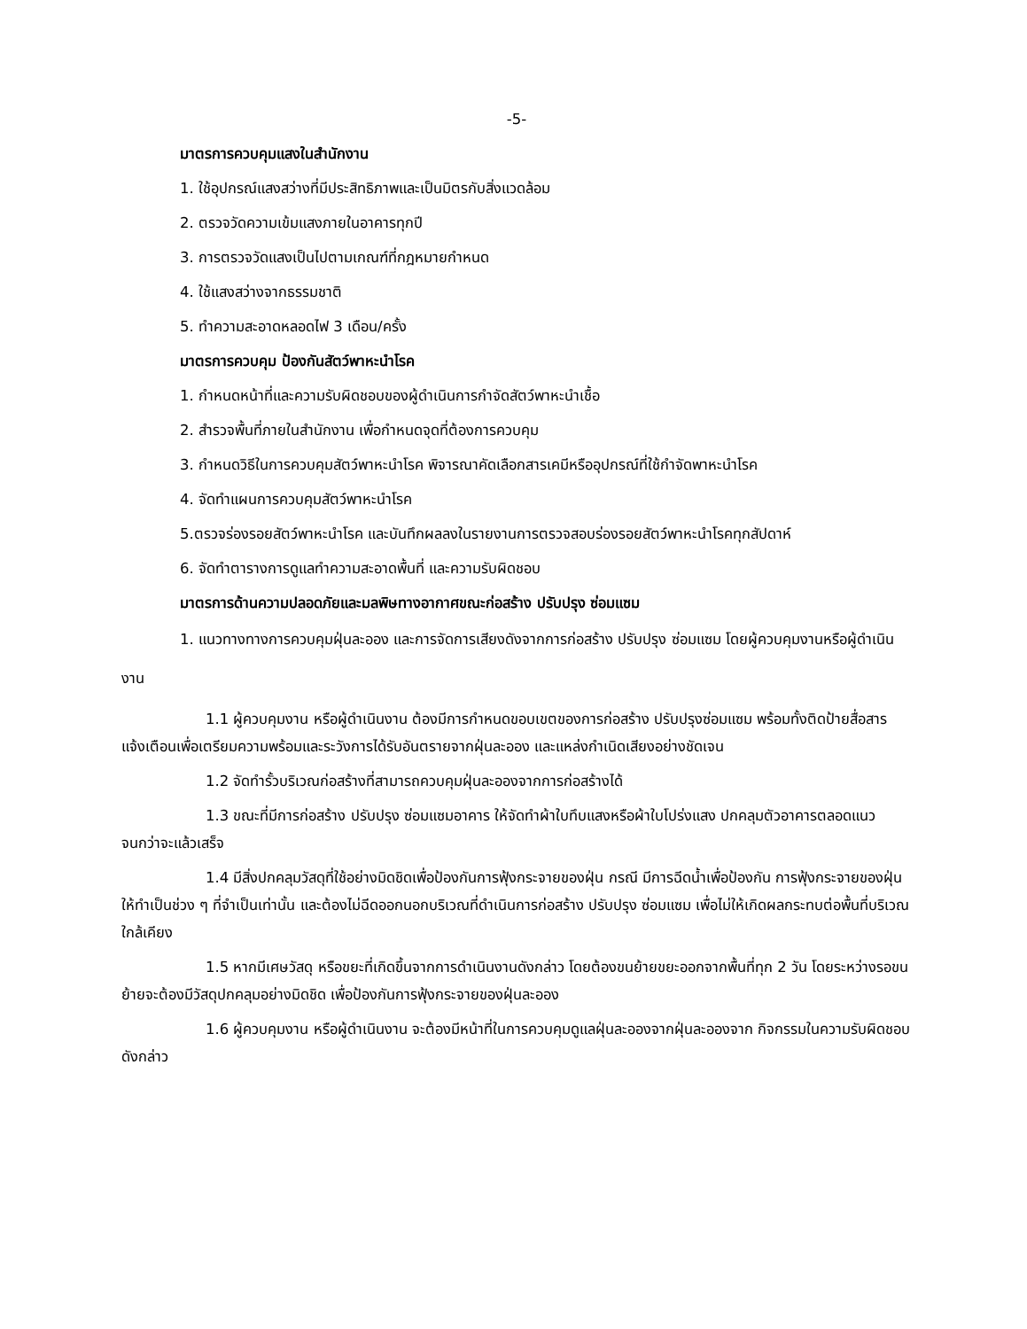-5-
มาตรการควบคุมแสงในสำนักงาน
1. ใช้อุปกรณ์แสงสว่างที่มีประสิทธิภาพและเป็นมิตรกับสิ่งแวดล้อม
2. ตรวจวัดความเข้มแสงภายในอาคารทุกปี
3. การตรวจวัดแสงเป็นไปตามเกณฑ์ที่กฎหมายกำหนด
4. ใช้แสงสว่างจากธรรมชาติ
5. ทำความสะอาดหลอดไฟ 3 เดือน/ครั้ง
มาตรการควบคุม ป้องกันสัตว์พาหะนำโรค
1. กำหนดหน้าที่และความรับผิดชอบของผู้ดำเนินการกำจัดสัตว์พาหะนำเชื้อ
2. สำรวจพื้นที่ภายในสำนักงาน เพื่อกำหนดจุดที่ต้องการควบคุม
3. กำหนดวิธีในการควบคุมสัตว์พาหะนำโรค พิจารณาคัดเลือกสารเคมีหรืออุปกรณ์ที่ใช้กำจัดพาหะนำโรค
4. จัดทำแผนการควบคุมสัตว์พาหะนำโรค
5.ตรวจร่องรอยสัตว์พาหะนำโรค และบันทึกผลลงในรายงานการตรวจสอบร่องรอยสัตว์พาหะนำโรคทุกสัปดาห์
6. จัดทำตารางการดูแลทำความสะอาดพื้นที่ และความรับผิดชอบ
มาตรการด้านความปลอดภัยและมลพิษทางอากาศขณะก่อสร้าง ปรับปรุง ซ่อมแซม
1. แนวทางทางการควบคุมฝุ่นละออง และการจัดการเสียงดังจากการก่อสร้าง ปรับปรุง ซ่อมแซม โดยผู้ควบคุมงานหรือผู้ดำเนินงาน
1.1 ผู้ควบคุมงาน หรือผู้ดำเนินงาน ต้องมีการกำหนดขอบเขตของการก่อสร้าง ปรับปรุงซ่อมแซม พร้อมทั้งติดป้ายสื่อสาร แจ้งเตือนเพื่อเตรียมความพร้อมและระวังการได้รับอันตรายจากฝุ่นละออง และแหล่งกำเนิดเสียงอย่างชัดเจน
1.2 จัดทำรั้วบริเวณก่อสร้างที่สามารถควบคุมฝุ่นละอองจากการก่อสร้างได้
1.3 ขณะที่มีการก่อสร้าง ปรับปรุง ซ่อมแซมอาคาร ให้จัดทำผ้าใบทึบแสงหรือผ้าใบโปร่งแสง ปกคลุมตัวอาคารตลอดแนวจนกว่าจะแล้วเสร็จ
1.4 มีสิ่งปกคลุมวัสดุที่ใช้อย่างมิดชิดเพื่อป้องกันการฟุ้งกระจายของฝุ่น กรณี มีการฉีดน้ำเพื่อป้องกัน การฟุ้งกระจายของฝุ่น ให้ทำเป็นช่วง ๆ ที่จำเป็นเท่านั้น และต้องไม่ฉีดออกนอกบริเวณที่ดำเนินการก่อสร้าง ปรับปรุง ซ่อมแซม เพื่อไม่ให้เกิดผลกระทบต่อพื้นที่บริเวณใกล้เคียง
1.5 หากมีเศษวัสดุ หรือขยะที่เกิดขึ้นจากการดำเนินงานดังกล่าว โดยต้องขนย้ายขยะออกจากพื้นที่ทุก 2 วัน โดยระหว่างรอขนย้ายจะต้องมีวัสดุปกคลุมอย่างมิดชิด เพื่อป้องกันการฟุ้งกระจายของฝุ่นละออง
1.6 ผู้ควบคุมงาน หรือผู้ดำเนินงาน จะต้องมีหน้าที่ในการควบคุมดูแลฝุ่นละอองจากฝุ่นละอองจาก กิจกรรมในความรับผิดชอบดังกล่าว